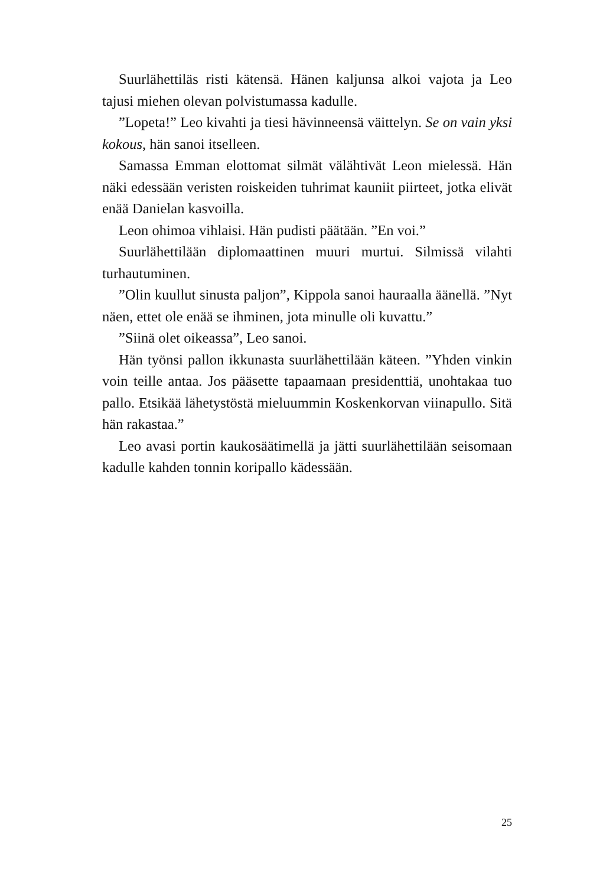Suurlähettiläs risti kätensä. Hänen kaljunsa alkoi vajota ja Leo tajusi miehen olevan polvistumassa kadulle.
”Lopeta!” Leo kivahti ja tiesi hävinneensä väittelyn. Se on vain yksi kokous, hän sanoi itselleen.
Samassa Emman elottomat silmät välähtivät Leon mielessä. Hän näki edessään veristen roiskeiden tuhrimat kauniit piirteet, jotka elivät enää Danielan kasvoilla.
Leon ohimoa vihlaisi. Hän pudisti päätään. ”En voi.”
Suurlähettilään diplomaattinen muuri murtui. Silmissä vilahti turhautuminen.
”Olin kuullut sinusta paljon”, Kippola sanoi hauraalla äänellä. ”Nyt näen, ettet ole enää se ihminen, jota minulle oli kuvattu.”
”Siinä olet oikeassa”, Leo sanoi.
Hän työnsi pallon ikkunasta suurlähettilään käteen. ”Yhden vinkin voin teille antaa. Jos pääsette tapaamaan presidenttiä, unohtakaa tuo pallo. Etsikää lähetystöstä mieluummin Koskenkorvan viinapullo. Sitä hän rakastaa.”
Leo avasi portin kaukosäätimellä ja jätti suurlähettilään seisomaan kadulle kahden tonnin koripallo kädessään.
25